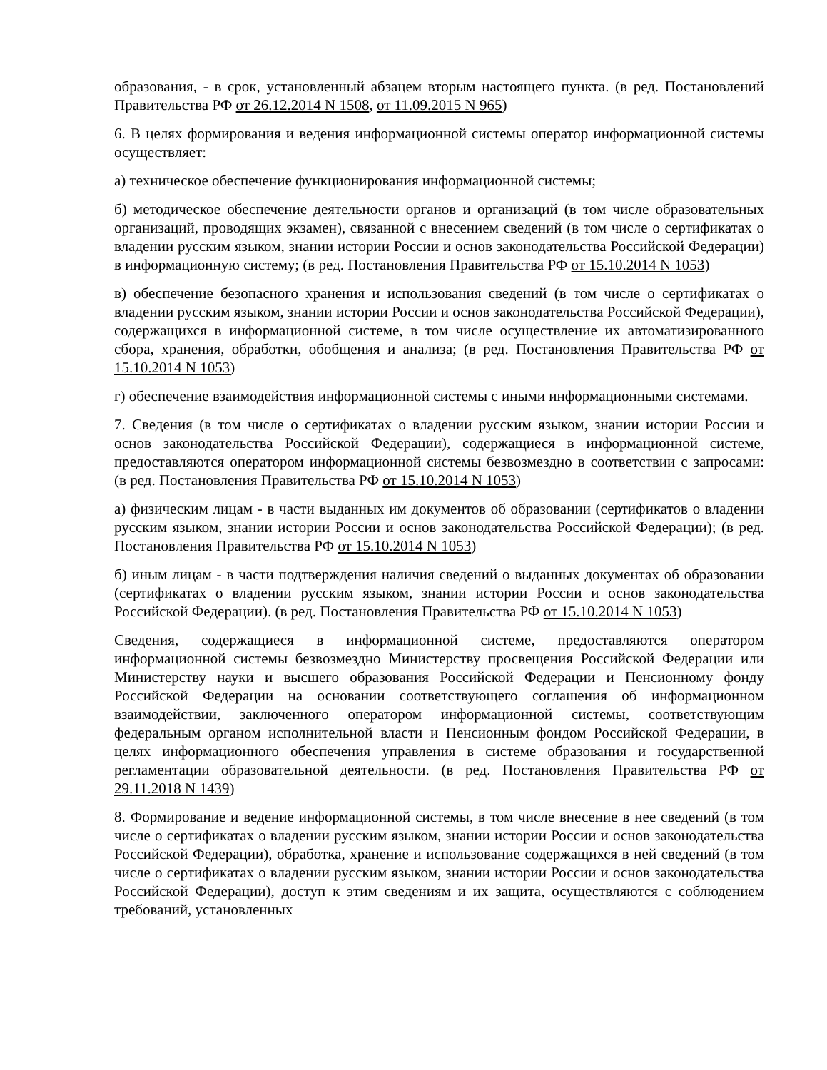образования, - в срок, установленный абзацем вторым настоящего пункта. (в ред. Постановлений Правительства РФ от 26.12.2014 N 1508, от 11.09.2015 N 965)
6. В целях формирования и ведения информационной системы оператор информационной системы осуществляет:
а) техническое обеспечение функционирования информационной системы;
б) методическое обеспечение деятельности органов и организаций (в том числе образовательных организаций, проводящих экзамен), связанной с внесением сведений (в том числе о сертификатах о владении русским языком, знании истории России и основ законодательства Российской Федерации) в информационную систему; (в ред. Постановления Правительства РФ от 15.10.2014 N 1053)
в) обеспечение безопасного хранения и использования сведений (в том числе о сертификатах о владении русским языком, знании истории России и основ законодательства Российской Федерации), содержащихся в информационной системе, в том числе осуществление их автоматизированного сбора, хранения, обработки, обобщения и анализа; (в ред. Постановления Правительства РФ от 15.10.2014 N 1053)
г) обеспечение взаимодействия информационной системы с иными информационными системами.
7. Сведения (в том числе о сертификатах о владении русским языком, знании истории России и основ законодательства Российской Федерации), содержащиеся в информационной системе, предоставляются оператором информационной системы безвозмездно в соответствии с запросами: (в ред. Постановления Правительства РФ от 15.10.2014 N 1053)
а) физическим лицам - в части выданных им документов об образовании (сертификатов о владении русским языком, знании истории России и основ законодательства Российской Федерации); (в ред. Постановления Правительства РФ от 15.10.2014 N 1053)
б) иным лицам - в части подтверждения наличия сведений о выданных документах об образовании (сертификатах о владении русским языком, знании истории России и основ законодательства Российской Федерации). (в ред. Постановления Правительства РФ от 15.10.2014 N 1053)
Сведения, содержащиеся в информационной системе, предоставляются оператором информационной системы безвозмездно Министерству просвещения Российской Федерации или Министерству науки и высшего образования Российской Федерации и Пенсионному фонду Российской Федерации на основании соответствующего соглашения об информационном взаимодействии, заключенного оператором информационной системы, соответствующим федеральным органом исполнительной власти и Пенсионным фондом Российской Федерации, в целях информационного обеспечения управления в системе образования и государственной регламентации образовательной деятельности. (в ред. Постановления Правительства РФ от 29.11.2018 N 1439)
8. Формирование и ведение информационной системы, в том числе внесение в нее сведений (в том числе о сертификатах о владении русским языком, знании истории России и основ законодательства Российской Федерации), обработка, хранение и использование содержащихся в ней сведений (в том числе о сертификатах о владении русским языком, знании истории России и основ законодательства Российской Федерации), доступ к этим сведениям и их защита, осуществляются с соблюдением требований, установленных